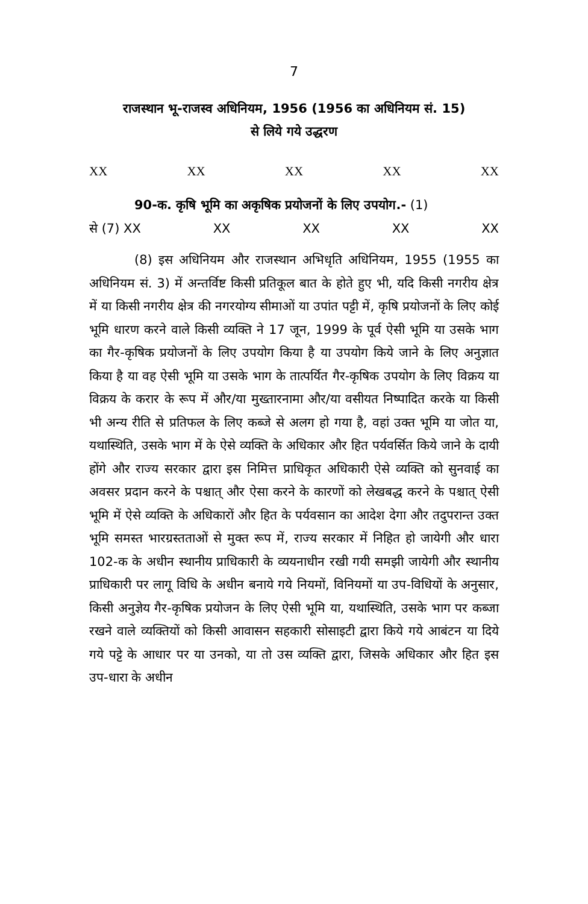7
राजस्थान भू-राजस्व अधिनियम, 1956 (1956 का अधिनियम सं. 15)
से लिये गये उद्धरण
XX XX XX XX XX
90-क. कृषि भूमि का अकृषिक प्रयोजनों के लिए उपयोग.- (1)
से (7) XX XX XX XX XX
(8) इस अधिनियम और राजस्थान अभिधृति अधिनियम, 1955 (1955 का अधिनियम सं. 3) में अन्तर्विष्ट किसी प्रतिकूल बात के होते हुए भी, यदि किसी नगरीय क्षेत्र में या किसी नगरीय क्षेत्र की नगरयोग्य सीमाओं या उपांत पट्टी में, कृषि प्रयोजनों के लिए कोई भूमि धारण करने वाले किसी व्यक्ति ने 17 जून, 1999 के पूर्व ऐसी भूमि या उसके भाग का गैर-कृषिक प्रयोजनों के लिए उपयोग किया है या उपयोग किये जाने के लिए अनुज्ञात किया है या वह ऐसी भूमि या उसके भाग के तात्पर्यित गैर-कृषिक उपयोग के लिए विक्रय या विक्रय के करार के रूप में और/या मुख्तारनामा और/या वसीयत निष्पादित करके या किसी भी अन्य रीति से प्रतिफल के लिए कब्जे से अलग हो गया है, वहां उक्त भूमि या जोत या, यथास्थिति, उसके भाग में के ऐसे व्यक्ति के अधिकार और हित पर्यवर्सित किये जाने के दायी होंगे और राज्य सरकार द्वारा इस निमित्त प्राधिकृत अधिकारी ऐसे व्यक्ति को सुनवाई का अवसर प्रदान करने के पश्चात् और ऐसा करने के कारणों को लेखबद्ध करने के पश्चात् ऐसी भूमि में ऐसे व्यक्ति के अधिकारों और हित के पर्यवसान का आदेश देगा और तदुपरान्त उक्त भूमि समस्त भारग्रस्तताओं से मुक्त रूप में, राज्य सरकार में निहित हो जायेगी और धारा 102-क के अधीन स्थानीय प्राधिकारी के व्ययनाधीन रखी गयी समझी जायेगी और स्थानीय प्राधिकारी पर लागू विधि के अधीन बनाये गये नियमों, विनियमों या उप-विधियों के अनुसार, किसी अनुज्ञेय गैर-कृषिक प्रयोजन के लिए ऐसी भूमि या, यथास्थिति, उसके भाग पर कब्जा रखने वाले व्यक्तियों को किसी आवासन सहकारी सोसाइटी द्वारा किये गये आबंटन या दिये गये पट्टे के आधार पर या उनको, या तो उस व्यक्ति द्वारा, जिसके अधिकार और हित इस उप-धारा के अधीन